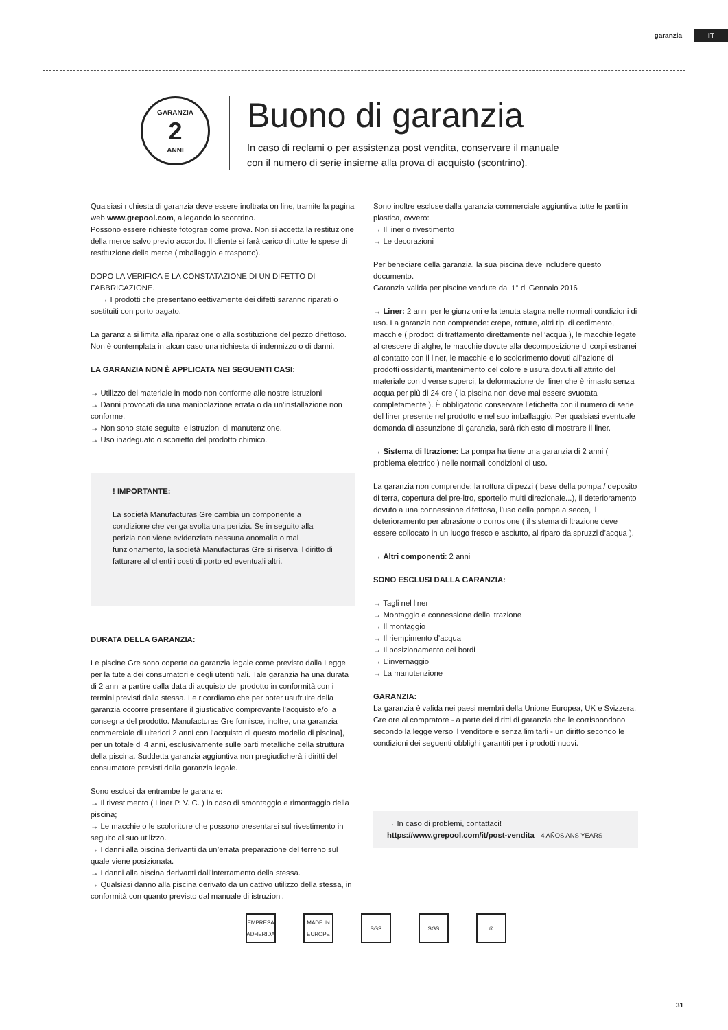garanzia IT
GARANZIA
2
ANNI
Buono di garanzia
In caso di reclami o per assistenza post vendita, conservare il manuale con il numero di serie insieme alla prova di acquisto (scontrino).
Qualsiasi richiesta di garanzia deve essere inoltrata on line, tramite la pagina web www.grepool.com, allegando lo scontrino.
Possono essere richieste fotograe come prova. Non si accetta la restituzione della merce salvo previo accordo. Il cliente si farà carico di tutte le spese di restituzione della merce (imballaggio e trasporto).
DOPO LA VERIFICA E LA CONSTATAZIONE DI UN DIFETTO DI FABBRICAZIONE.
→ I prodotti che presentano eettivamente dei difetti saranno riparati o sostituiti con porto pagato.
La garanzia si limita alla riparazione o alla sostituzione del pezzo difettoso. Non è contemplata in alcun caso una richiesta di indennizzo o di danni.
LA GARANZIA NON È APPLICATA NEI SEGUENTI CASI:
→ Utilizzo del materiale in modo non conforme alle nostre istruzioni
→ Danni provocati da una manipolazione errata o da un’installazione non conforme.
→ Non sono state seguite le istruzioni di manutenzione.
→ Uso inadeguato o scorretto del prodotto chimico.
! IMPORTANTE:
La società Manufacturas Gre cambia un componente a condizione che venga svolta una perizia. Se in seguito alla perizia non viene evidenziata nessuna anomalia o mal funzionamento, la società Manufacturas Gre si riserva il diritto di fatturare al clienti i costi di porto ed eventuali altri.
DURATA DELLA GARANZIA:
Le piscine Gre sono coperte da garanzia legale come previsto dalla Legge per la tutela dei consumatori e degli utenti nali. Tale garanzia ha una durata di 2 anni a partire dalla data di acquisto del prodotto in conformità con i termini previsti dalla stessa. Le ricordiamo che per poter usufruire della garanzia occorre presentare il giusticativo comprovante l’acquisto e/o la consegna del prodotto. Manufacturas Gre fornisce, inoltre, una garanzia commerciale di ulteriori 2 anni con l’acquisto di questo modello di piscina], per un totale di 4 anni, esclusivamente sulle parti metalliche della struttura della piscina. Suddetta garanzia aggiuntiva non pregiudicherà i diritti del consumatore previsti dalla garanzia legale.
Sono esclusi da entrambe le garanzie:
→ Il rivestimento ( Liner P. V. C. ) in caso di smontaggio e rimontaggio della piscina;
→ Le macchie o le scoloriture che possono presentarsi sul rivestimento in seguito al suo utilizzo.
→ I danni alla piscina derivanti da un’errata preparazione del terreno sul quale viene posizionata.
→ I danni alla piscina derivanti dall’interramento della stessa.
→ Qualsiasi danno alla piscina derivato da un cattivo utilizzo della stessa, in conformità con quanto previsto dal manuale di istruzioni.
Sono inoltre escluse dalla garanzia commerciale aggiuntiva tutte le parti in plastica, ovvero:
→ Il liner o rivestimento
→ Le decorazioni
Per beneciare della garanzia, la sua piscina deve includere questo documento.
Garanzia valida per piscine vendute dal 1° di Gennaio 2016
→ Liner: 2 anni per le giunzioni e la tenuta stagna nelle normali condizioni di uso. La garanzia non comprende: crepe, rotture, altri tipi di cedimento, macchie ( prodotti di trattamento direttamente nell’acqua ), le macchie legate al crescere di alghe, le macchie dovute alla decomposizione di corpi estranei al contatto con il liner, le macchie e lo scolorimento dovuti all’azione di prodotti ossidanti, mantenimento del colore e usura dovuti all’attrito del materiale con diverse superci, la deformazione del liner che è rimasto senza acqua per più di 24 ore ( la piscina non deve mai essere svuotata completamente ). È obbligatorio conservare l’etichetta con il numero di serie del liner presente nel prodotto e nel suo imballaggio. Per qualsiasi eventuale domanda di assunzione di garanzia, sarà richiesto di mostrare il liner.
→ Sistema di ltrazione: La pompa ha tiene una garanzia di 2 anni ( problema elettrico ) nelle normali condizioni di uso.
La garanzia non comprende: la rottura di pezzi ( base della pompa / deposito di terra, copertura del pre-ltro, sportello multi direzionale...), il deterioramento dovuto a una connessione difettosa, l’uso della pompa a secco, il deterioramento per abrasione o corrosione ( il sistema di ltrazione deve essere collocato in un luogo fresco e asciutto, al riparo da spruzzi d’acqua ).
→ Altri componenti: 2 anni
SONO ESCLUSI DALLA GARANZIA:
→ Tagli nel liner
→ Montaggio e connessione della ltrazione
→ Il montaggio
→ Il riempimento d’acqua
→ Il posizionamento dei bordi
→ L’invernaggio
→ La manutenzione
GARANZIA:
La garanzia è valida nei paesi membri della Unione Europea, UK e Svizzera. Gre ore al compratore - a parte dei diritti di garanzia che le corrispondono secondo la legge verso il venditore e senza limitarli - un diritto secondo le condizioni dei seguenti obblighi garantiti per i prodotti nuovi.
→ In caso di problemi, contattaci!
https://www.grepool.com/it/post-vendita 4 AÑOS ANS YEARS
EMPRESA ADHERIDA
MADE IN EUROPE
SGS SGS ®
31